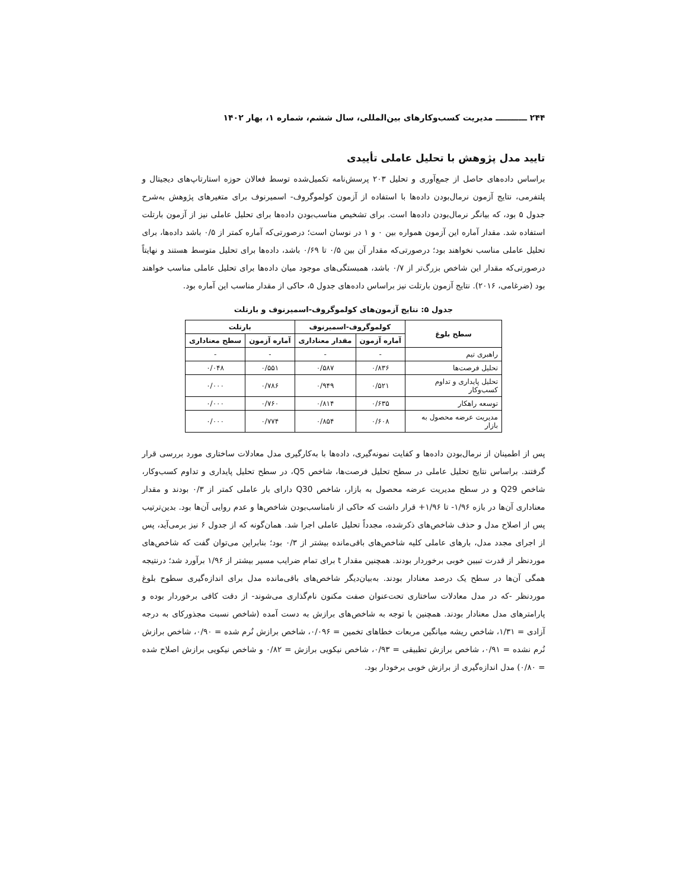۲۴۴ ـــــــــــ مدیریت کسب‌وکارهای بین‌المللی، سال ششم، شماره ۱، بهار ۱۴۰۲
تایید مدل پژوهش با تحلیل عاملی تأییدی
براساس داده‌های حاصل از جمع‌آوری و تحلیل ۲۰۳ پرسش‌نامه تکمیل‌شده توسط فعالان حوزه استارتاپ‌های دیجیتال و پلتفرمی، نتایج آزمون نرمال‌بودن داده‌ها با استفاده از آزمون کولموگروف- اسمیرنوف برای متغیرهای پژوهش به‌شرح جدول ۵ بود، که بیانگر نرمال‌بودن داده‌ها است. برای تشخیص مناسب‌بودن داده‌ها برای تحلیل عاملی نیز از آزمون بارتلت استفاده شد. مقدار آماره این آزمون همواره بین ۰ و ۱ در نوسان است؛ درصورتی‌که آماره کمتر از ۰/۵ باشد داده‌ها، برای تحلیل عاملی مناسب نخواهند بود؛ درصورتی‌که مقدار آن بین ۰/۵ تا ۰/۶۹ باشد، داده‌ها برای تحلیل متوسط هستند و نهایتاً درصورتی‌که مقدار این شاخص بزرگ‌تر از ۰/۷ باشد، همبستگی‌های موجود میان داده‌ها برای تحلیل عاملی مناسب خواهند بود (ضرغامی، ۲۰۱۶). نتایج آزمون بارتلت نیز براساس داده‌های جدول ۵، حاکی از مقدار مناسب این آماره بود.
جدول ۵: نتایج آزمون‌های کولموگروف-اسمیرنوف و بارتلت
| سطح بلوغ | کولموگروف-اسمیرنوف | | بارتلت | |
| --- | --- | --- | --- | --- |
| | آماره آزمون | مقدار معناداری | آماره آزمون | سطح معناداری |
| راهبری تیم | - | - | - | - |
| تحلیل فرصت‌ها | ۰/۸۳۶ | ۰/۵۸۷ | ۰/۵۵۱ | ۰/۰۴۸ |
| تحلیل پایداری و تداوم کسب‌وکار | ۰/۵۲۱ | ۰/۹۴۹ | ۰/۷۸۶ | ۰/۰۰۰ |
| توسعه راهکار | ۰/۶۳۵ | ۰/۸۱۴ | ۰/۷۶۰ | ۰/۰۰۰ |
| مدیریت عرضه محصول به بازار | ۰/۶۰۸ | ۰/۸۵۴ | ۰/۷۷۴ | ۰/۰۰۰ |
پس از اطمینان از نرمال‌بودن داده‌ها و کفایت نمونه‌گیری، داده‌ها با به‌کارگیری مدل معادلات ساختاری مورد بررسی قرار گرفتند. براساس نتایج تحلیل عاملی در سطح تحلیل فرصت‌ها، شاخص Q5، در سطح تحلیل پایداری و تداوم کسب‌وکار، شاخص Q29 و در سطح مدیریت عرضه محصول به بازار، شاخص Q30 دارای بار عاملی کمتر از ۰/۳ بودند و مقدار معناداری آن‌ها در بازه ۱/۹۶- تا ۱/۹۶+ قرار داشت که حاکی از نامناسب‌بودن شاخص‌ها و عدم روایی آن‌ها بود. بدین‌ترتیب پس از اصلاح مدل و حذف شاخص‌های ذکرشده، مجدداً تحلیل عاملی اجرا شد. همان‌گونه که از جدول ۶ نیز برمی‌آید، پس از اجرای مجدد مدل، بارهای عاملی کلیه شاخص‌های باقی‌مانده بیشتر از ۰/۳ بود؛ بنابراین می‌توان گفت که شاخص‌های موردنظر از قدرت تبیین خوبی برخوردار بودند. همچنین مقدار t برای تمام ضرایب مسیر بیشتر از ۱/۹۶ برآورد شد؛ درنتیجه همگی آن‌ها در سطح یک درصد معنادار بودند. به‌بیان‌دیگر شاخص‌های باقی‌مانده مدل برای اندازه‌گیری سطوح بلوغ موردنظر -که در مدل معادلات ساختاری تحت‌عنوان صفت مکنون نام‌گذاری می‌شوند- از دقت کافی برخوردار بوده و پارامترهای مدل معنادار بودند. همچنین با توجه به شاخص‌های برازش به دست آمده (شاخص نسبت مجذورکای به درجه آزادی = ۱/۳۱، شاخص ریشه میانگین مربعات خطاهای تخمین = ۰/۰۹۶، شاخص برازش نُرم شده = ۰/۹۰، شاخص برازش نُرم نشده = ۰/۹۱، شاخص برازش تطبیقی = ۰/۹۳، شاخص نیکویی برازش = ۰/۸۲ و شاخص نیکویی برازش اصلاح شده = ۰/۸۰) مدل اندازه‌گیری از برازش خوبی برخودار بود.